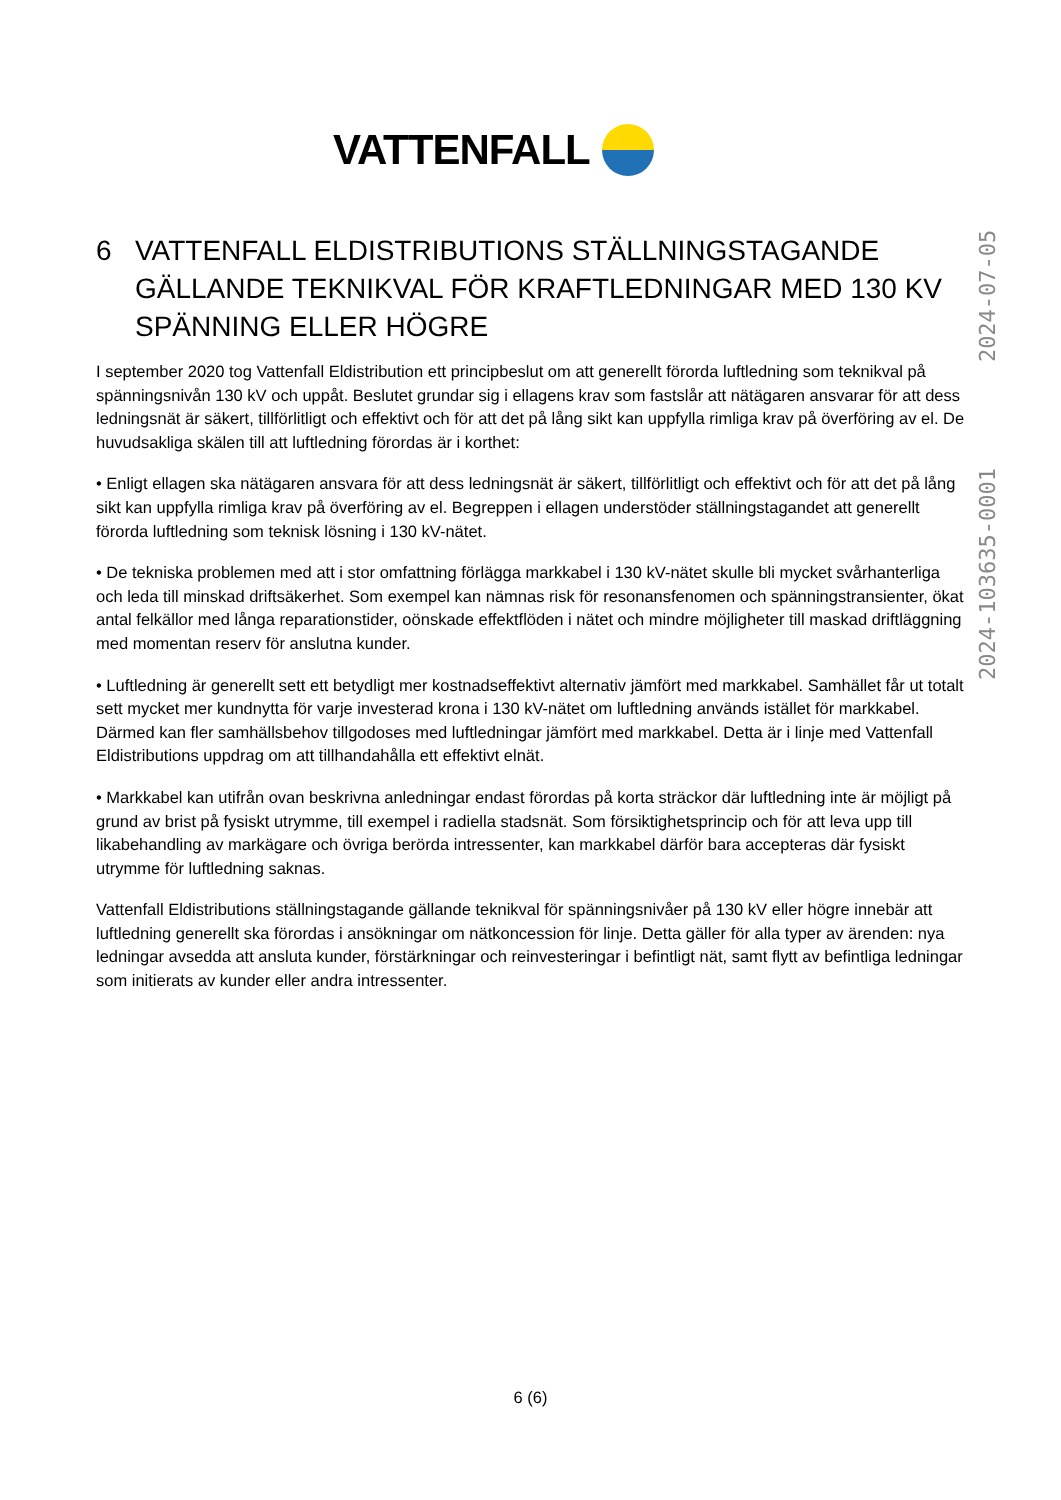VATTENFALL
2024-103635-0001 2024-07-05
6 VATTENFALL ELDISTRIBUTIONS STÄLLNINGSTAGANDE GÄLLANDE TEKNIKVAL FÖR KRAFTLEDNINGAR MED 130 KV SPÄNNING ELLER HÖGRE
I september 2020 tog Vattenfall Eldistribution ett principbeslut om att generellt förorda luftledning som teknikval på spänningsnivån 130 kV och uppåt. Beslutet grundar sig i ellagens krav som fastslår att nätägaren ansvarar för att dess ledningsnät är säkert, tillförlitligt och effektivt och för att det på lång sikt kan uppfylla rimliga krav på överföring av el. De huvudsakliga skälen till att luftledning förordas är i korthet:
• Enligt ellagen ska nätägaren ansvara för att dess ledningsnät är säkert, tillförlitligt och effektivt och för att det på lång sikt kan uppfylla rimliga krav på överföring av el. Begreppen i ellagen understöder ställningstagandet att generellt förorda luftledning som teknisk lösning i 130 kV-nätet.
• De tekniska problemen med att i stor omfattning förlägga markkabel i 130 kV-nätet skulle bli mycket svårhanterliga och leda till minskad driftsäkerhet. Som exempel kan nämnas risk för resonansfenomen och spänningstransienter, ökat antal felkällor med långa reparationstider, oönskade effektflöden i nätet och mindre möjligheter till maskad driftläggning med momentan reserv för anslutna kunder.
• Luftledning är generellt sett ett betydligt mer kostnadseffektivt alternativ jämfört med markkabel. Samhället får ut totalt sett mycket mer kundnytta för varje investerad krona i 130 kV-nätet om luftledning används istället för markkabel. Därmed kan fler samhällsbehov tillgodoses med luftledningar jämfört med markkabel. Detta är i linje med Vattenfall Eldistributions uppdrag om att tillhandahålla ett effektivt elnät.
• Markkabel kan utifrån ovan beskrivna anledningar endast förordas på korta sträckor där luftledning inte är möjligt på grund av brist på fysiskt utrymme, till exempel i radiella stadsnät. Som försiktighetsprincip och för att leva upp till likabehandling av markägare och övriga berörda intressenter, kan markkabel därför bara accepteras där fysiskt utrymme för luftledning saknas.
Vattenfall Eldistributions ställningstagande gällande teknikval för spänningsnivåer på 130 kV eller högre innebär att luftledning generellt ska förordas i ansökningar om nätkoncession för linje. Detta gäller för alla typer av ärenden: nya ledningar avsedda att ansluta kunder, förstärkningar och reinvesteringar i befintligt nät, samt flytt av befintliga ledningar som initierats av kunder eller andra intressenter.
6 (6)